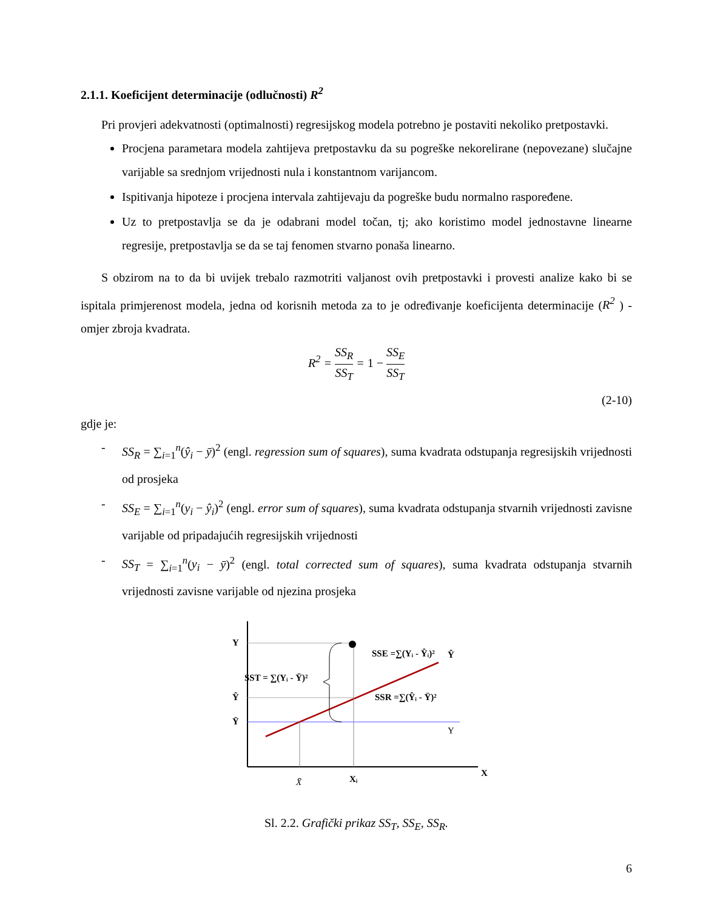2.1.1. Koeficijent determinacije (odlučnosti) R<sup>2</sup>
Pri provjeri adekvatnosti (optimalnosti) regresijskog modela potrebno je postaviti nekoliko pretpostavki.
Procjena parametara modela zahtijeva pretpostavku da su pogreške nekorelirane (nepovezane) slučajne varijable sa srednjom vrijednosti nula i konstantnom varijancom.
Ispitivanja hipoteze i procjena intervala zahtijevaju da pogreške budu normalno raspoređene.
Uz to pretpostavlja se da je odabrani model točan, tj; ako koristimo model jednostavne linearne regresije, pretpostavlja se da se taj fenomen stvarno ponaša linearno.
S obzirom na to da bi uvijek trebalo razmotriti valjanost ovih pretpostavki i provesti analize kako bi se ispitala primjerenost modela, jedna od korisnih metoda za to je određivanje koeficijenta determinacije (R<sup>2</sup> ) - omjer zbroja kvadrata.
R<sup>2</sup> = SS<sub>R</sub> SS<sub>T</sub> = 1 − SS<sub>E</sub> SS<sub>T</sub>
(2-10)
gdje je:
- SS<sub>R</sub> = ∑<sub>i=1</sub><sup>n</sup>(ŷ<sub>i</sub> − ȳ)<sup>2</sup> (engl. regression sum of squares), suma kvadrata odstupanja regresijskih vrijednosti od prosjeka
- SS<sub>E</sub> = ∑<sub>i=1</sub><sup>n</sup>(y<sub>i</sub> − ŷ<sub>i</sub>)<sup>2</sup> (engl. error sum of squares), suma kvadrata odstupanja stvarnih vrijednosti zavisne varijable od pripadajućih regresijskih vrijednosti
- SS<sub>T</sub> = ∑<sub>i=1</sub><sup>n</sup>(y<sub>i</sub> − ȳ)<sup>2</sup> (engl. total corrected sum of squares), suma kvadrata odstupanja stvarnih vrijednosti zavisne varijable od njezina prosjeka
Y
Ŷ
Ȳ
SST = ∑(Yᵢ - Ȳ)²
SSE =∑(Yᵢ - Ŷᵢ)²
SSR =∑(Ŷᵢ - Ȳ)²
Ŷ
Y
X
X̄
Xᵢ
Sl. 2.2. Grafički prikaz SS<sub>T</sub>, SS<sub>E</sub>, SS<sub>R</sub>.
6